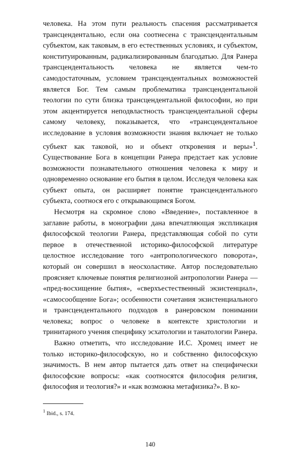человека. На этом пути реальность спасения рассматривается трансцендентально, если она соотнесена с трансцендентальным субъектом, как таковым, в его естественных условиях, и субъектом, конституированным, радикализированным благодатью. Для Ранера трансцендентальность человека не является чем-то самодостаточным, условием трансцендентальных возможностей является Бог. Тем самым проблематика трансцендентальной теологии по сути близка трансцендентальной философии, но при этом акцентируется неподвластность трансцендентальной сферы самому человеку, показывается, что «трансцендентальное исследование в условия возможности знания включает не только субъект как таковой, но и объект откровения и веры»<sup>1</sup>. Существование Бога в концепции Ранера предстает как условие возможности познавательного отношения человека к миру и одновременно основание его бытия в целом. Исследуя человека как субъект опыта, он расширяет понятие трансцендентального субъекта, соотнося его с открывающимся Богом.
Несмотря на скромное слово «Введение», поставленное в заглавие работы, в монографии дана впечатляющая экспликация философской теологии Ранера, представляющая собой по сути первое в отечественной историко-философской литературе целостное исследование того «антропологического поворота», который он совершил в неосхоластике. Автор последовательно проясняет ключевые понятия религиозной антропологии Ранера — «пред-восхищение бытия», «сверхъестественный экзистенциал», «самосообщение Бога»; особенности сочетания экзистенциального и трансцендентального подходов в ранеровском понимании человека; вопрос о человеке в контексте христологии и тринитарного учения специфику эсхатологии и танатологии Ранера.
Важно отметить, что исследование И.С. Хромец имеет не только историко-философскую, но и собственно философскую значимость. В нем автор пытается дать ответ на специфически философские вопросы: «как соотносятся философия религия, философия и теология?» и «как возможна метафизика?». В ко-
<sup>1</sup> Ibid., s. 174.
140